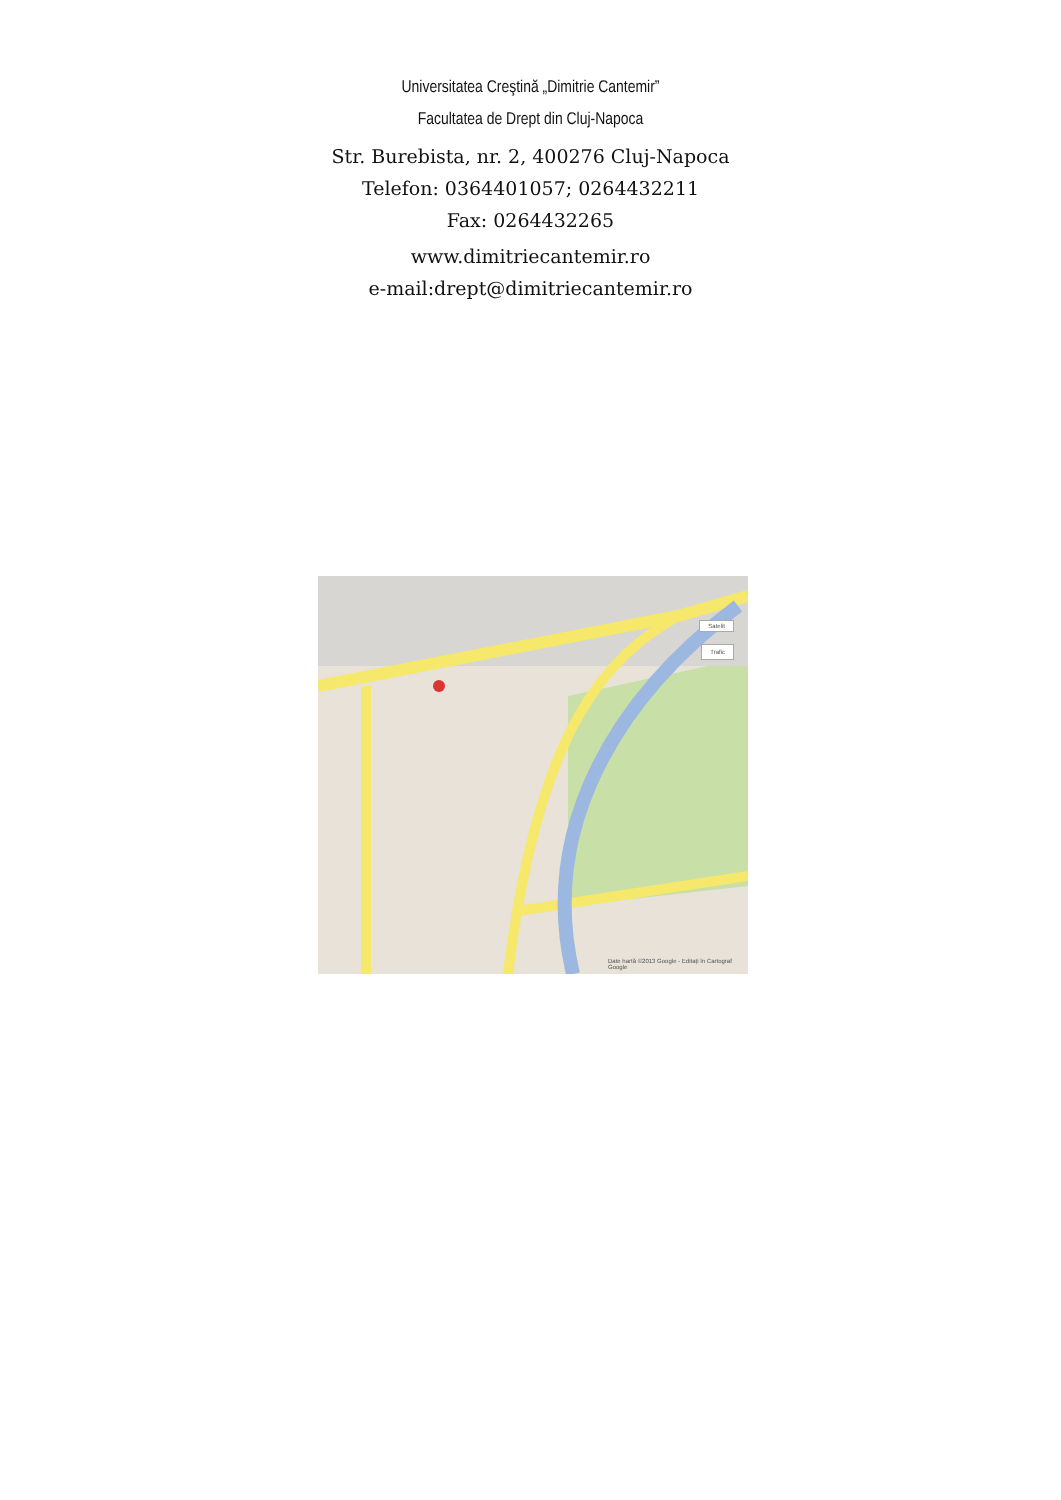Universitatea Creştină „Dimitrie Cantemir”
Facultatea de Drept din Cluj-Napoca
Str. Burebista, nr. 2, 400276 Cluj-Napoca
Telefon: 0364401057; 0264432211
Fax: 0264432265
www.dimitriecantemir.ro
e-mail:drept@dimitriecantemir.ro
Date hartă ©2013 Google - Editați în Cartograf Google
Satelit
Trafic